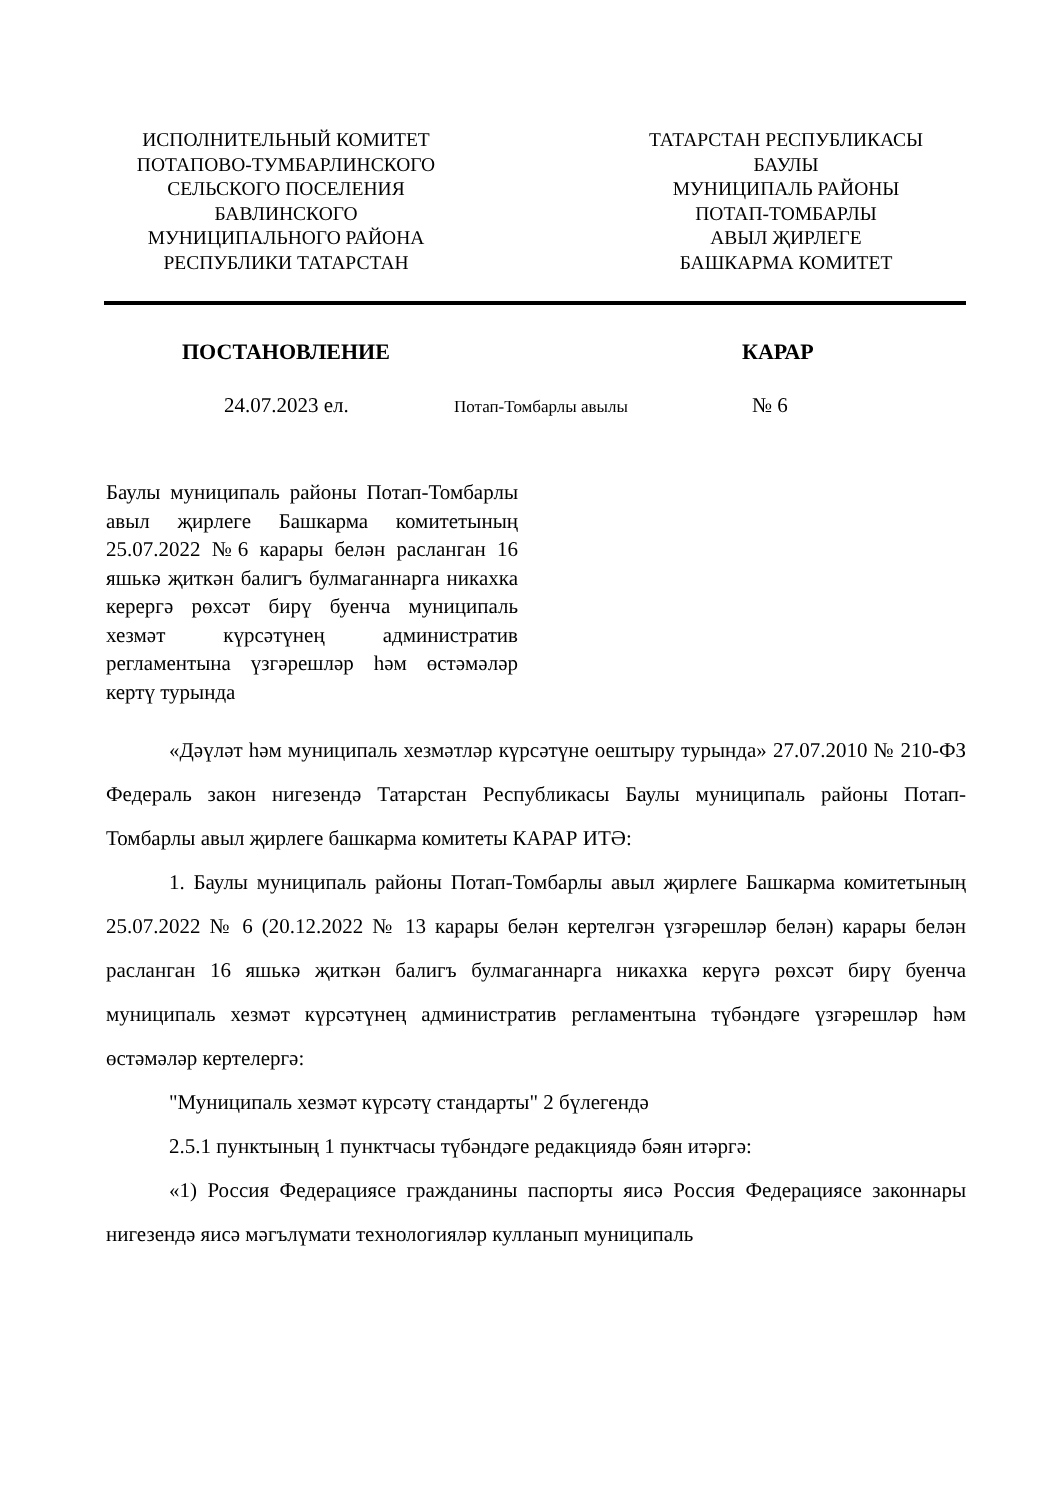ИСПОЛНИТЕЛЬНЫЙ КОМИТЕТ
ПОТАПОВО-ТУМБАРЛИНСКОГО
СЕЛЬСКОГО ПОСЕЛЕНИЯ
БАВЛИНСКОГО
МУНИЦИПАЛЬНОГО РАЙОНА
РЕСПУБЛИКИ ТАТАРСТАН
ТАТАРСТАН РЕСПУБЛИКАСЫ
БАУЛЫ
МУНИЦИПАЛЬ РАЙОНЫ
ПОТАП-ТОМБАРЛЫ
АВЫЛ ҖИРЛЕГЕ
БАШКАРМА КОМИТЕТ
ПОСТАНОВЛЕНИЕ КАРАР
24.07.2023 ел. Потап-Томбарлы авылы № 6
Баулы муниципаль районы Потап-Томбарлы авыл җирлеге Башкарма комитетының 25.07.2022 №6 карары белән расланган 16 яшькә җиткән балигъ булмаганнарга никахка керергә рөхсәт бирү буенча муниципаль хезмәт күрсәтүнең административ регламентына үзгәрешләр һәм өстәмәләр кертү турында
«Дәүләт һәм муниципаль хезмәтләр күрсәтүне оештыру турында» 27.07.2010 № 210-ФЗ Федераль закон нигезендә Татарстан Республикасы Баулы муниципаль районы Потап-Томбарлы авыл җирлеге башкарма комитеты КАРАР ИТӘ:
1. Баулы муниципаль районы Потап-Томбарлы авыл җирлеге Башкарма комитетының 25.07.2022 № 6 (20.12.2022 № 13 карары белән кертелгән үзгәрешләр белән) карары белән расланган 16 яшькә җиткән балигъ булмаганнарга никахка керүгә рөхсәт бирү буенча муниципаль хезмәт күрсәтүнең административ регламентына түбәндәге үзгәрешләр һәм өстәмәләр кертелергә:
"Муниципаль хезмәт күрсәтү стандарты" 2 бүлегендә
2.5.1 пунктының 1 пунктчасы түбәндәге редакциядә бәян итәргә:
«1) Россия Федерациясе гражданины паспорты яисә Россия Федерациясе законнары нигезендә яисә мәгълүмати технологияләр кулланып муниципаль